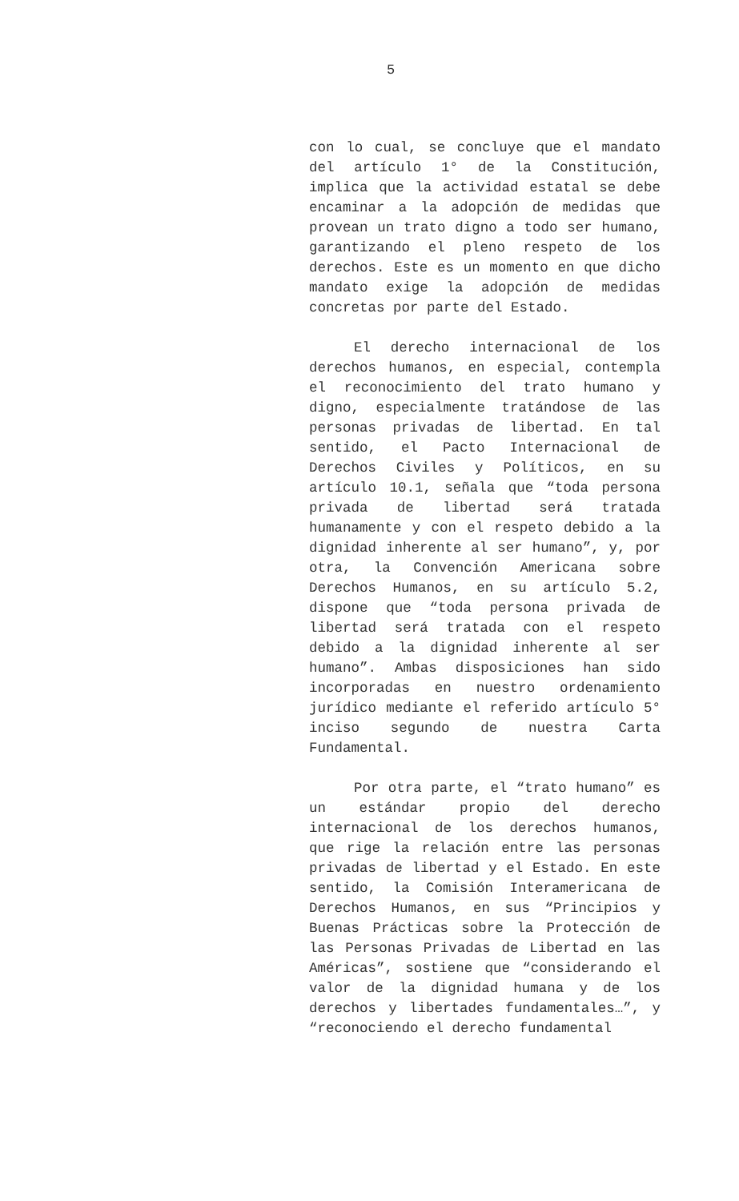5
con lo cual, se concluye que el mandato del artículo 1° de la Constitución, implica que la actividad estatal se debe encaminar a la adopción de medidas que provean un trato digno a todo ser humano, garantizando el pleno respeto de los derechos. Este es un momento en que dicho mandato exige la adopción de medidas concretas por parte del Estado.
El derecho internacional de los derechos humanos, en especial, contempla el reconocimiento del trato humano y digno, especialmente tratándose de las personas privadas de libertad. En tal sentido, el Pacto Internacional de Derechos Civiles y Políticos, en su artículo 10.1, señala que “toda persona privada de libertad será tratada humanamente y con el respeto debido a la dignidad inherente al ser humano”, y, por otra, la Convención Americana sobre Derechos Humanos, en su artículo 5.2, dispone que “toda persona privada de libertad será tratada con el respeto debido a la dignidad inherente al ser humano”. Ambas disposiciones han sido incorporadas en nuestro ordenamiento jurídico mediante el referido artículo 5° inciso segundo de nuestra Carta Fundamental.
Por otra parte, el “trato humano” es un estándar propio del derecho internacional de los derechos humanos, que rige la relación entre las personas privadas de libertad y el Estado. En este sentido, la Comisión Interamericana de Derechos Humanos, en sus “Principios y Buenas Prácticas sobre la Protección de las Personas Privadas de Libertad en las Américas”, sostiene que “considerando el valor de la dignidad humana y de los derechos y libertades fundamentales…”, y “reconociendo el derecho fundamental